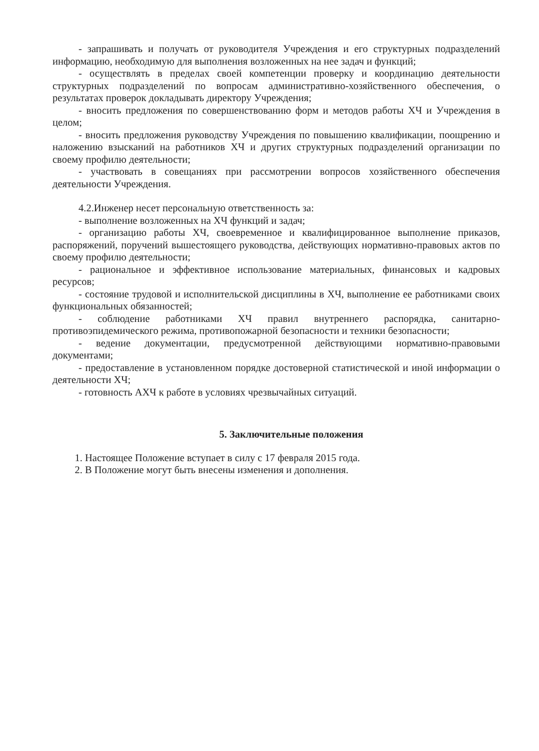- запрашивать и получать от руководителя Учреждения и его структурных подразделений информацию, необходимую для выполнения возложенных на нее задач и функций;
- осуществлять в пределах своей компетенции проверку и координацию деятельности структурных подразделений по вопросам административно-хозяйственного обеспечения, о результатах проверок докладывать директору Учреждения;
- вносить предложения по совершенствованию форм и методов работы ХЧ и Учреждения в целом;
- вносить предложения руководству Учреждения по повышению квалификации, поощрению и наложению взысканий на работников ХЧ и других структурных подразделений организации по своему профилю деятельности;
- участвовать в совещаниях при рассмотрении вопросов хозяйственного обеспечения деятельности Учреждения.
4.2.Инженер несет персональную ответственность за:
- выполнение возложенных на ХЧ функций и задач;
- организацию работы ХЧ, своевременное и квалифицированное выполнение приказов, распоряжений, поручений вышестоящего руководства, действующих нормативно-правовых актов по своему профилю деятельности;
- рациональное и эффективное использование материальных, финансовых и кадровых ресурсов;
- состояние трудовой и исполнительской дисциплины в ХЧ, выполнение ее работниками своих функциональных обязанностей;
- соблюдение работниками ХЧ правил внутреннего распорядка, санитарно-противоэпидемического режима, противопожарной безопасности и техники безопасности;
- ведение документации, предусмотренной действующими нормативно-правовыми документами;
- предоставление в установленном порядке достоверной статистической и иной информации о деятельности ХЧ;
- готовность АХЧ к работе в условиях чрезвычайных ситуаций.
5. Заключительные положения
1. Настоящее Положение вступает в силу с 17 февраля 2015 года.
2. В Положение могут быть внесены изменения и дополнения.